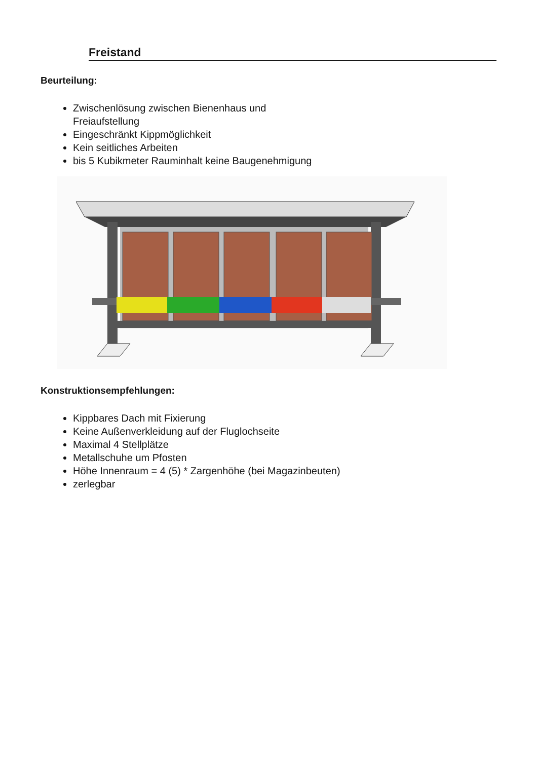Freistand
Beurteilung:
Zwischenlösung zwischen Bienenhaus und
Freiaufstellung
Eingeschränkt Kippmöglichkeit
Kein seitliches Arbeiten
bis 5 Kubikmeter Rauminhalt keine Baugenehmigung
Konstruktionsempfehlungen:
Kippbares Dach mit Fixierung
Keine Außenverkleidung auf der Fluglochseite
Maximal 4 Stellplätze
Metallschuhe um Pfosten
Höhe Innenraum = 4 (5) * Zargenhöhe (bei Magazinbeuten)
zerlegbar